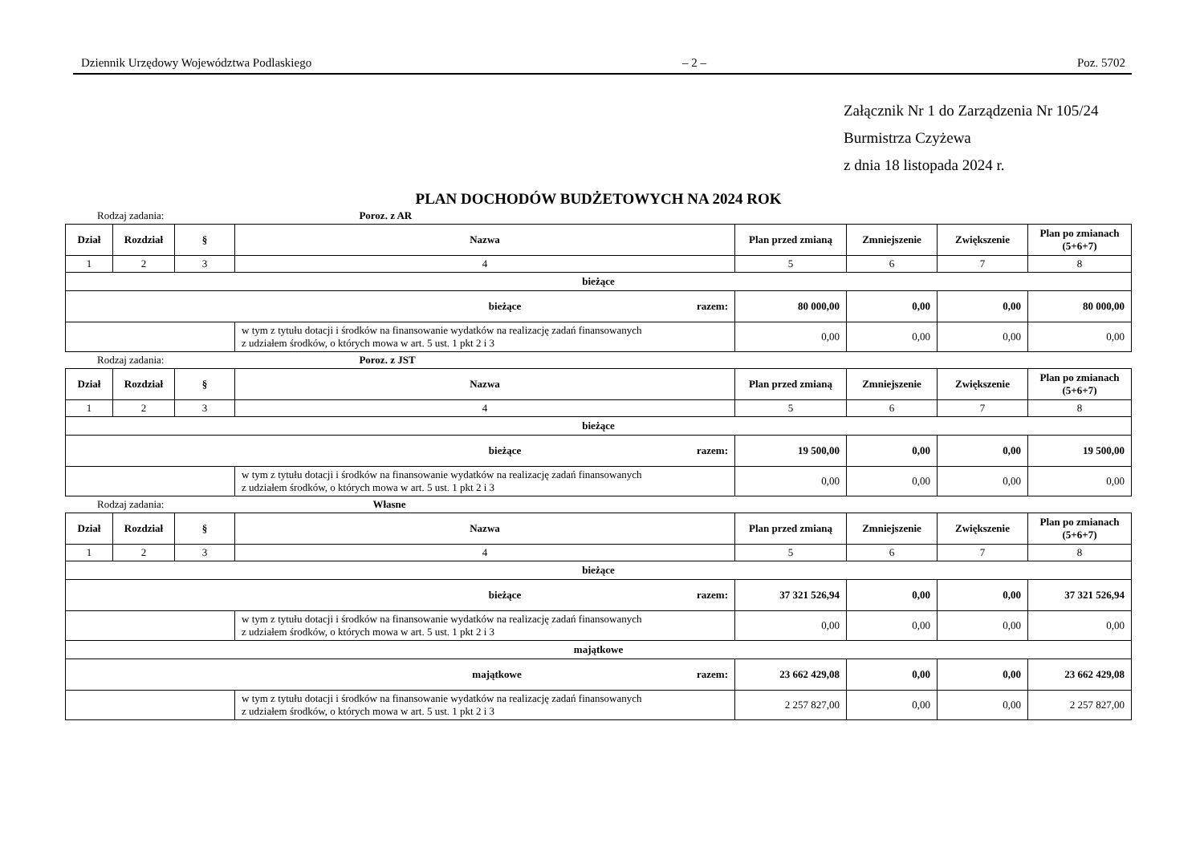Dziennik Urzędowy Województwa Podlaskiego – 2 – Poz. 5702
Załącznik Nr 1 do Zarządzenia Nr 105/24
Burmistrza Czyżewa
z dnia 18 listopada 2024 r.
PLAN DOCHODÓW BUDŻETOWYCH NA 2024 ROK
Rodzaj zadania: Poroz. z AR
| Dział | Rozdział | § | Nazwa | Plan przed zmianą | Zmniejszenie | Zwiększenie | Plan po zmianach (5+6+7) |
| --- | --- | --- | --- | --- | --- | --- | --- |
| 1 | 2 | 3 | 4 | 5 | 6 | 7 | 8 |
| bieżące | | | | | | | |
| bieżące razem: | | | | 80 000,00 | 0,00 | 0,00 | 80 000,00 |
| | | | w tym z tytułu dotacji i środków na finansowanie wydatków na realizację zadań finansowanych z udziałem środków, o których mowa w art. 5 ust. 1 pkt 2 i 3 | 0,00 | 0,00 | 0,00 | 0,00 |
Rodzaj zadania: Poroz. z JST
| Dział | Rozdział | § | Nazwa | Plan przed zmianą | Zmniejszenie | Zwiększenie | Plan po zmianach (5+6+7) |
| --- | --- | --- | --- | --- | --- | --- | --- |
| 1 | 2 | 3 | 4 | 5 | 6 | 7 | 8 |
| bieżące | | | | | | | |
| bieżące razem: | | | | 19 500,00 | 0,00 | 0,00 | 19 500,00 |
| | | | w tym z tytułu dotacji i środków na finansowanie wydatków na realizację zadań finansowanych z udziałem środków, o których mowa w art. 5 ust. 1 pkt 2 i 3 | 0,00 | 0,00 | 0,00 | 0,00 |
Rodzaj zadania: Własne
| Dział | Rozdział | § | Nazwa | Plan przed zmianą | Zmniejszenie | Zwiększenie | Plan po zmianach (5+6+7) |
| --- | --- | --- | --- | --- | --- | --- | --- |
| 1 | 2 | 3 | 4 | 5 | 6 | 7 | 8 |
| bieżące | | | | | | | |
| bieżące razem: | | | | 37 321 526,94 | 0,00 | 0,00 | 37 321 526,94 |
| | | | w tym z tytułu dotacji i środków na finansowanie wydatków na realizację zadań finansowanych z udziałem środków, o których mowa w art. 5 ust. 1 pkt 2 i 3 | 0,00 | 0,00 | 0,00 | 0,00 |
| majątkowe | | | | | | | |
| majątkowe razem: | | | | 23 662 429,08 | 0,00 | 0,00 | 23 662 429,08 |
| | | | w tym z tytułu dotacji i środków na finansowanie wydatków na realizację zadań finansowanych z udziałem środków, o których mowa w art. 5 ust. 1 pkt 2 i 3 | 2 257 827,00 | 0,00 | 0,00 | 2 257 827,00 |